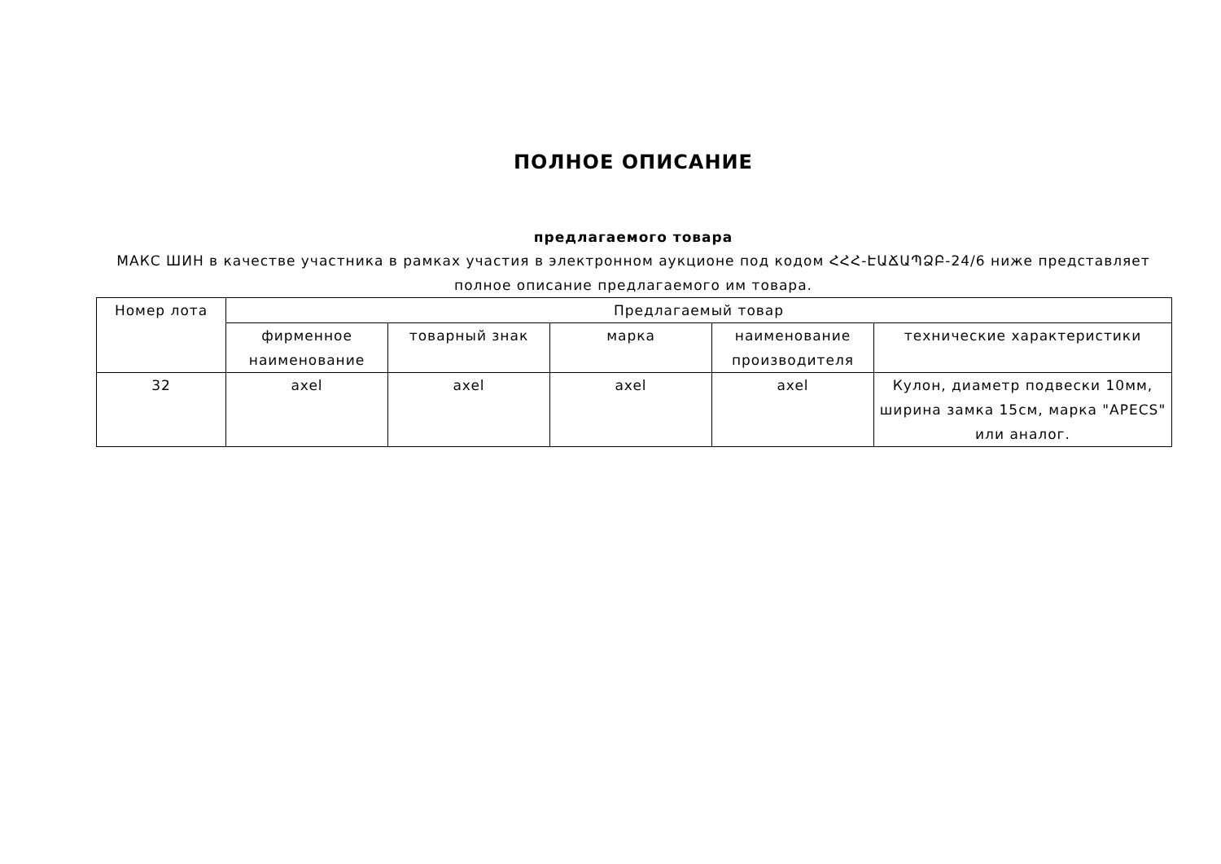ПОЛНОЕ ОПИСАНИЕ
предлагаемого товара
МАКС ШИН в качестве участника в рамках участия в электронном аукционе под кодом ՀՀՀ-ԷԱՃԱՊՁԲ-24/6 ниже представляет полное описание предлагаемого им товара.
| Номер лота | Предлагаемый товар | | | | |
| --- | --- | --- | --- | --- | --- |
| | фирменное наименование | товарный знак | марка | наименование производителя | технические характеристики |
| 32 | axel | axel | axel | axel | Кулон, диаметр подвески 10мм, ширина замка 15см, марка "APECS" или аналог. |